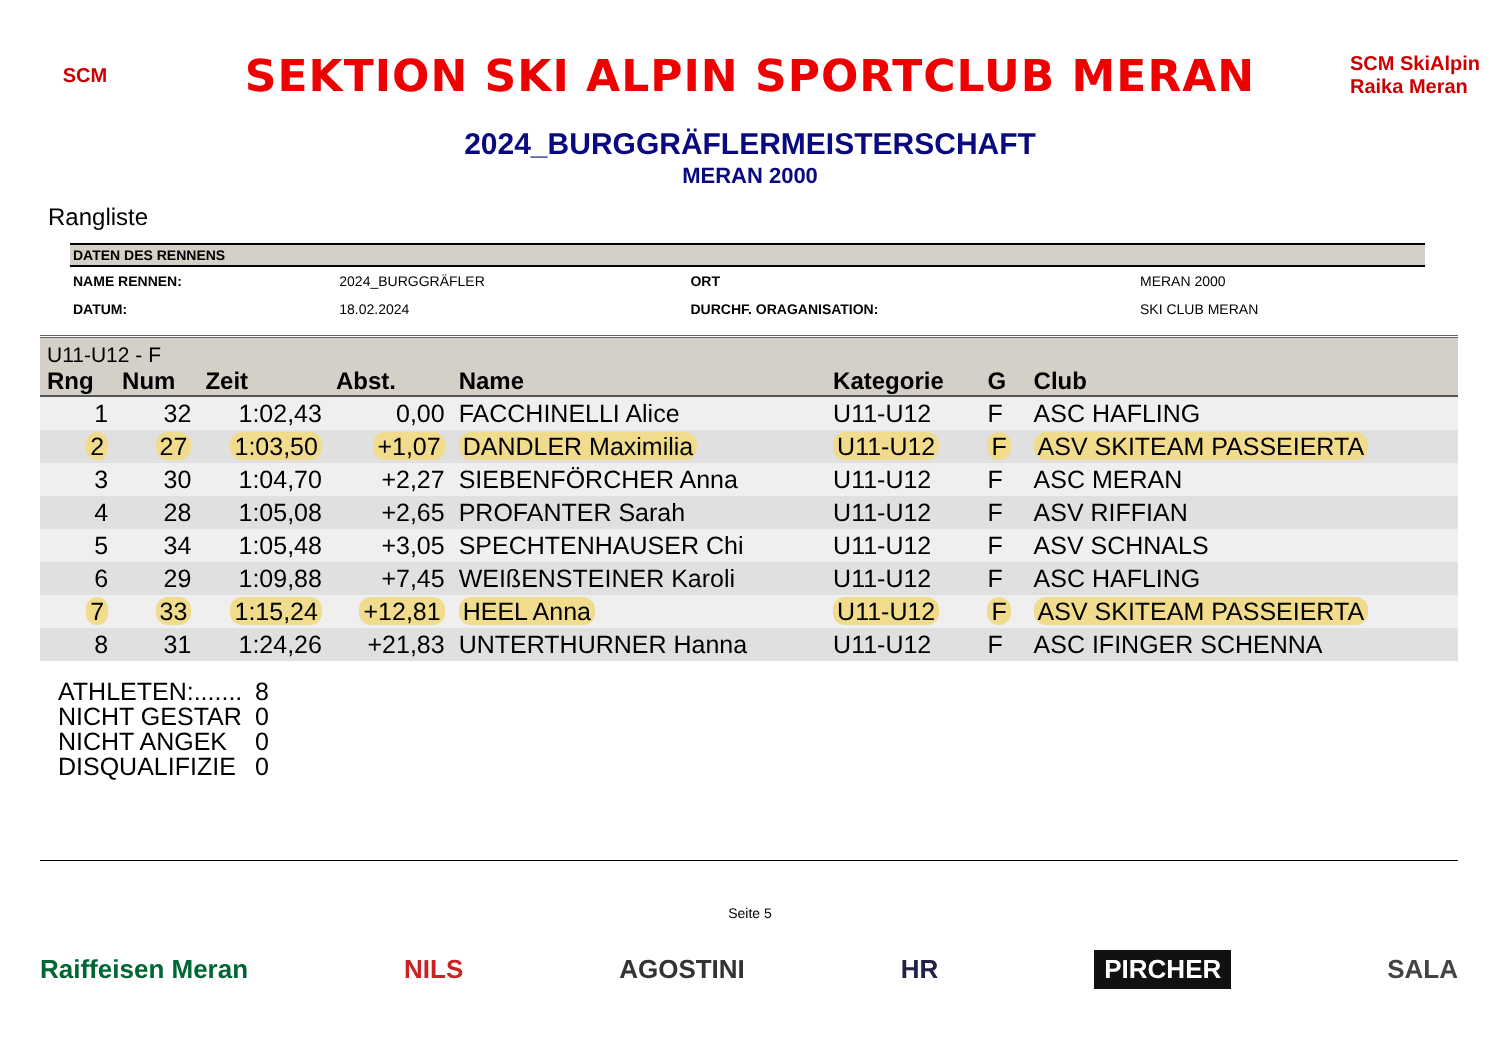SCM
SEKTION SKI ALPIN SPORTCLUB MERAN
SCM SkiAlpin Raika Meran
2024_BURGGRÄFLERMEISTERSCHAFT
MERAN 2000
Rangliste
| DATEN DES RENNENS | | | |
| --- | --- | --- | --- |
| NAME RENNEN: | 2024_BURGGRÄFLER | ORT | MERAN 2000 |
| DATUM: | 18.02.2024 | DURCHF. ORAGANISATION: | SKI CLUB MERAN |
| U11-U12 - F | | | | | | | |
| Rng | Num | Zeit | Abst. | Name | Kategorie | G | Club |
| 1 | 32 | 1:02,43 | 0,00 | FACCHINELLI Alice | U11-U12 | F | ASC HAFLING |
| 2 | 27 | 1:03,50 | +1,07 | DANDLER Maximilia | U11-U12 | F | ASV SKITEAM PASSEIERTA |
| 3 | 30 | 1:04,70 | +2,27 | SIEBENFÖRCHER Anna | U11-U12 | F | ASC MERAN |
| 4 | 28 | 1:05,08 | +2,65 | PROFANTER Sarah | U11-U12 | F | ASV RIFFIAN |
| 5 | 34 | 1:05,48 | +3,05 | SPECHTENHAUSER Chi | U11-U12 | F | ASV SCHNALS |
| 6 | 29 | 1:09,88 | +7,45 | WEIßENSTEINER Karoli | U11-U12 | F | ASC HAFLING |
| 7 | 33 | 1:15,24 | +12,81 | HEEL Anna | U11-U12 | F | ASV SKITEAM PASSEIERTA |
| 8 | 31 | 1:24,26 | +21,83 | UNTERTHURNER Hanna | U11-U12 | F | ASC IFINGER SCHENNA |
ATHLETEN:....... 8
NICHT GESTAR 0
NICHT ANGEK 0
DISQUALIFIZIE 0
Seite 5
Raiffeisen Meran NILS AGOSTINI HR PIRCHER SALA